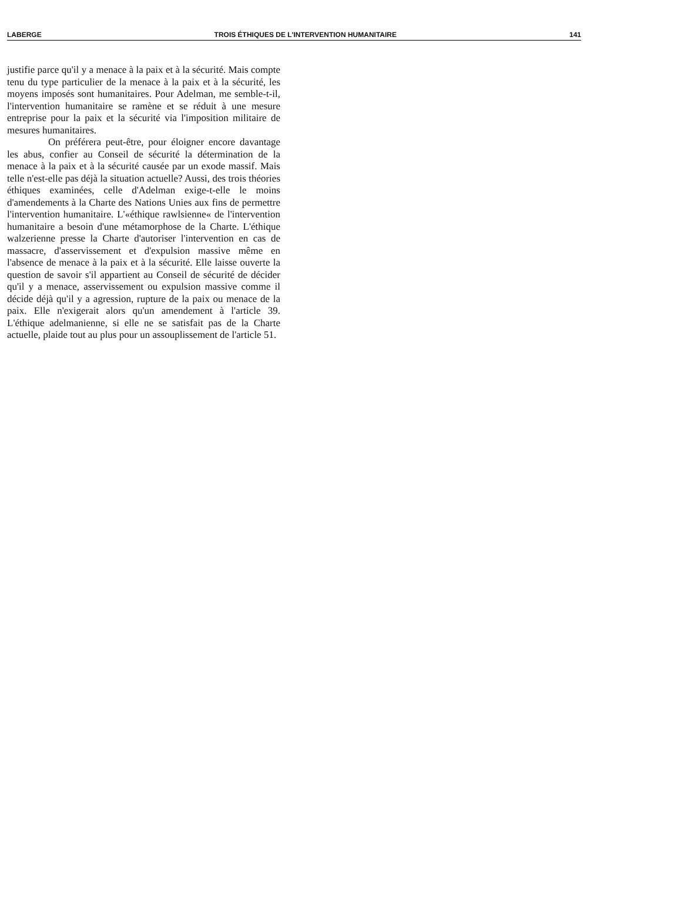LABERGE TROIS ÉTHIQUES DE L'INTERVENTION HUMANITAIRE 141
justifie parce qu'il y a menace à la paix et à la sécurité. Mais compte tenu du type particulier de la menace à la paix et à la sécurité, les moyens imposés sont humanitaires. Pour Adelman, me semble-t-il, l'intervention humanitaire se ramène et se réduit à une mesure entreprise pour la paix et la sécurité via l'imposition militaire de mesures humanitaires.
On préférera peut-être, pour éloigner encore davantage les abus, confier au Conseil de sécurité la détermination de la menace à la paix et à la sécurité causée par un exode massif. Mais telle n'est-elle pas déjà la situation actuelle? Aussi, des trois théories éthiques examinées, celle d'Adelman exige-t-elle le moins d'amendements à la Charte des Nations Unies aux fins de permettre l'intervention humanitaire. L'«éthique rawlsienne« de l'intervention humanitaire a besoin d'une métamorphose de la Charte. L'éthique walzerienne presse la Charte d'autoriser l'intervention en cas de massacre, d'asservissement et d'expulsion massive même en l'absence de menace à la paix et à la sécurité. Elle laisse ouverte la question de savoir s'il appartient au Conseil de sécurité de décider qu'il y a menace, asservissement ou expulsion massive comme il décide déjà qu'il y a agression, rupture de la paix ou menace de la paix. Elle n'exigerait alors qu'un amendement à l'article 39. L'éthique adelmanienne, si elle ne se satisfait pas de la Charte actuelle, plaide tout au plus pour un assouplissement de l'article 51.